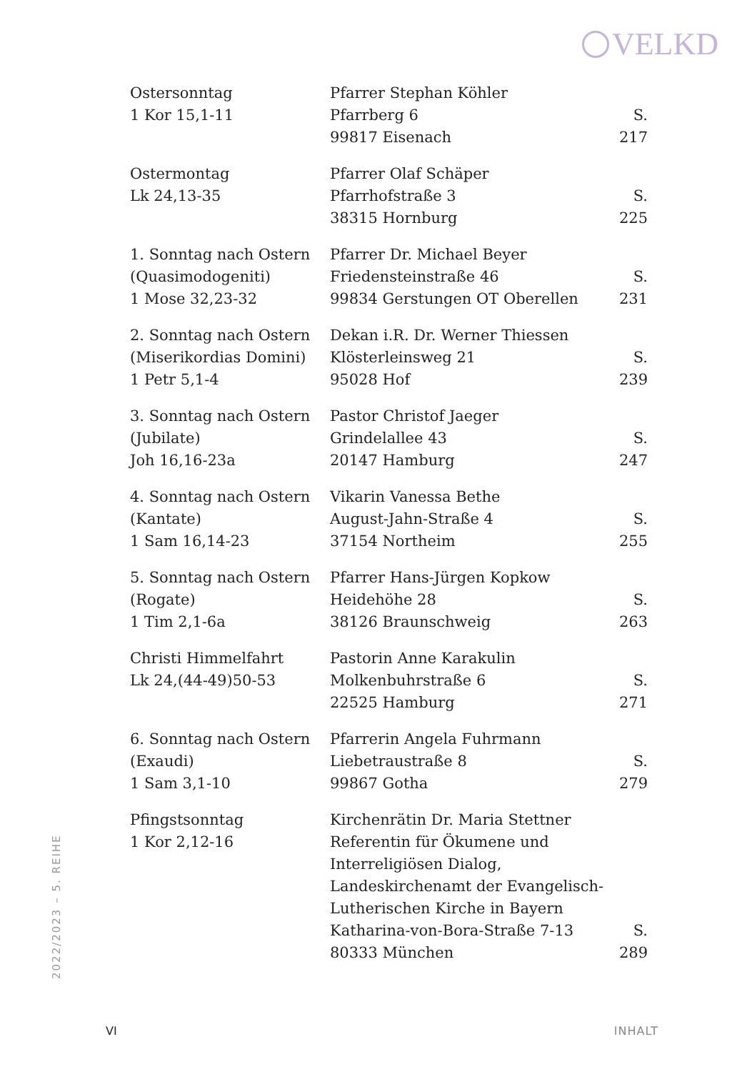VELKD
| Ostersonntag 1 Kor 15,1-11 | Pfarrer Stephan Köhler Pfarrberg 6 99817 Eisenach | S. 217 |
| Ostermontag Lk 24,13-35 | Pfarrer Olaf Schäper Pfarrhofstraße 3 38315 Hornburg | S. 225 |
| 1. Sonntag nach Ostern (Quasimodogeniti) 1 Mose 32,23-32 | Pfarrer Dr. Michael Beyer Friedensteinstraße 46 99834 Gerstungen OT Oberellen | S. 231 |
| 2. Sonntag nach Ostern (Miserikordias Domini) 1 Petr 5,1-4 | Dekan i.R. Dr. Werner Thiessen Klösterleinsweg 21 95028 Hof | S. 239 |
| 3. Sonntag nach Ostern (Jubilate) Joh 16,16-23a | Pastor Christof Jaeger Grindelallee 43 20147 Hamburg | S. 247 |
| 4. Sonntag nach Ostern (Kantate) 1 Sam 16,14-23 | Vikarin Vanessa Bethe August-Jahn-Straße 4 37154 Northeim | S. 255 |
| 5. Sonntag nach Ostern (Rogate) 1 Tim 2,1-6a | Pfarrer Hans-Jürgen Kopkow Heidehöhe 28 38126 Braunschweig | S. 263 |
| Christi Himmelfahrt Lk 24,(44-49)50-53 | Pastorin Anne Karakulin Molkenbuhrstraße 6 22525 Hamburg | S. 271 |
| 6. Sonntag nach Ostern (Exaudi) 1 Sam 3,1-10 | Pfarrerin Angela Fuhrmann Liebetraustraße 8 99867 Gotha | S. 279 |
| Pfingstsonntag 1 Kor 2,12-16 | Kirchenrätin Dr. Maria Stettner Referentin für Ökumene und Interreligiösen Dialog, Landeskirchenamt der Evangelisch- Lutherischen Kirche in Bayern Katharina-von-Bora-Straße 7-13 80333 München | S. 289 |
2022/2023 – 5. REIHE
VI INHALT